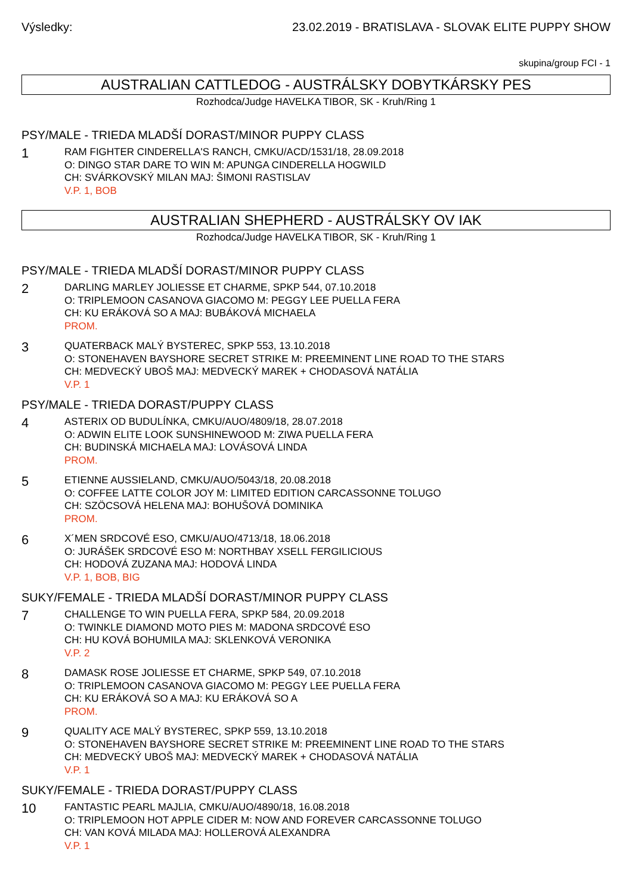Výsledky: 23.02.2019 - BRATISLAVA - SLOVAK ELITE PUPPY SHOW
skupina/group FCI - 1
AUSTRALIAN CATTLEDOG - AUSTRÁLSKY DOBYTKÁRSKY PES
Rozhodca/Judge HAVELKA TIBOR, SK - Kruh/Ring 1
PSY/MALE - TRIEDA MLADŠÍ DORAST/MINOR PUPPY CLASS
1
RAM FIGHTER CINDERELLA'S RANCH, CMKU/ACD/1531/18, 28.09.2018
O: DINGO STAR DARE TO WIN M: APUNGA CINDERELLA HOGWILD
CH: SVÁRKOVSKÝ MILAN MAJ: ŠIMONI RASTISLAV
V.P. 1, BOB
AUSTRALIAN SHEPHERD - AUSTRÁLSKY OV IAK
Rozhodca/Judge HAVELKA TIBOR, SK - Kruh/Ring 1
PSY/MALE - TRIEDA MLADŠÍ DORAST/MINOR PUPPY CLASS
2
DARLING MARLEY JOLIESSE ET CHARME, SPKP 544, 07.10.2018
O: TRIPLEMOON CASANOVA GIACOMO M: PEGGY LEE PUELLA FERA
CH: KU ERÁKOVÁ SO A MAJ: BUBÁKOVÁ MICHAELA
PROM.
3
QUATERBACK MALÝ BYSTEREC, SPKP 553, 13.10.2018
O: STONEHAVEN BAYSHORE SECRET STRIKE M: PREEMINENT LINE ROAD TO THE STARS
CH: MEDVECKÝ UBOŠ MAJ: MEDVECKÝ MAREK + CHODASOVÁ NATÁLIA
V.P. 1
PSY/MALE - TRIEDA DORAST/PUPPY CLASS
4
ASTERIX OD BUDULÍNKA, CMKU/AUO/4809/18, 28.07.2018
O: ADWIN ELITE LOOK SUNSHINEWOOD M: ZIWA PUELLA FERA
CH: BUDINSKÁ MICHAELA MAJ: LOVÁSOVÁ LINDA
PROM.
5
ETIENNE AUSSIELAND, CMKU/AUO/5043/18, 20.08.2018
O: COFFEE LATTE COLOR JOY M: LIMITED EDITION CARCASSONNE TOLUGO
CH: SZÖCSOVÁ HELENA MAJ: BOHUŠOVÁ DOMINIKA
PROM.
6
X´MEN SRDCOVÉ ESO, CMKU/AUO/4713/18, 18.06.2018
O: JURÁŠEK SRDCOVÉ ESO M: NORTHBAY XSELL FERGILICIOUS
CH: HODOVÁ ZUZANA MAJ: HODOVÁ LINDA
V.P. 1, BOB, BIG
SUKY/FEMALE - TRIEDA MLADŠÍ DORAST/MINOR PUPPY CLASS
7
CHALLENGE TO WIN PUELLA FERA, SPKP 584, 20.09.2018
O: TWINKLE DIAMOND MOTO PIES M: MADONA SRDCOVÉ ESO
CH: HU KOVÁ BOHUMILA MAJ: SKLENKOVÁ VERONIKA
V.P. 2
8
DAMASK ROSE JOLIESSE ET CHARME, SPKP 549, 07.10.2018
O: TRIPLEMOON CASANOVA GIACOMO M: PEGGY LEE PUELLA FERA
CH: KU ERÁKOVÁ SO A MAJ: KU ERÁKOVÁ SO A
PROM.
9
QUALITY ACE MALÝ BYSTEREC, SPKP 559, 13.10.2018
O: STONEHAVEN BAYSHORE SECRET STRIKE M: PREEMINENT LINE ROAD TO THE STARS
CH: MEDVECKÝ UBOŠ MAJ: MEDVECKÝ MAREK + CHODASOVÁ NATÁLIA
V.P. 1
SUKY/FEMALE - TRIEDA DORAST/PUPPY CLASS
10
FANTASTIC PEARL MAJLIA, CMKU/AUO/4890/18, 16.08.2018
O: TRIPLEMOON HOT APPLE CIDER M: NOW AND FOREVER CARCASSONNE TOLUGO
CH: VAN KOVÁ MILADA MAJ: HOLLEROVÁ ALEXANDRA
V.P. 1